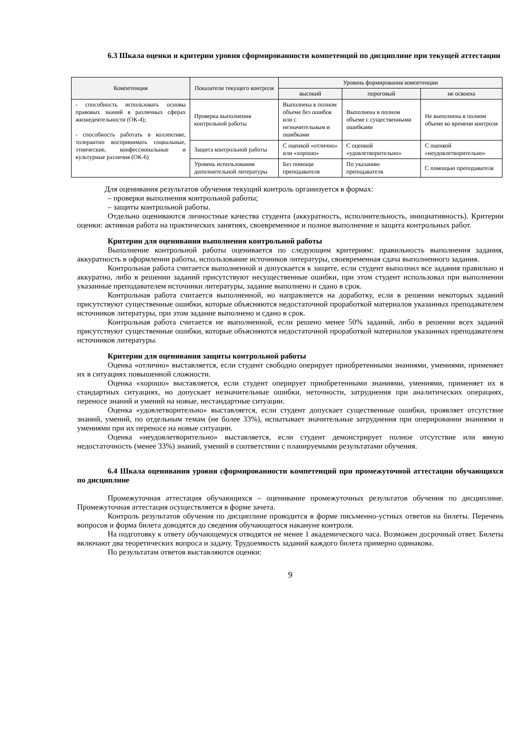6.3 Шкала оценки и критерии уровня сформированности компетенций по дисциплине при текущей аттестации
| Компетенция | Показатели текущего контроля | Уровень формирования компетенции | | |
| --- | --- | --- | --- | --- |
| | | высокий | пороговый | не освоена |
| - способность использовать основы правовых знаний в различных сферах жизнедеятельности (ОК-4); - способность работать в коллективе, толерантно воспринимать социальные, этнические, конфессиональные и культурные различия (ОК-6) | Проверка выполнения контрольной работы | Выполнена в полном объеме без ошибок или с незначительным и ошибками | Выполнена в полном объеме с существенными ошибками | Не выполнена в полном объеме ко времени контроля |
| | Защита контрольной работы | С оценкой «отлично» или «хорошо» | С оценкой «удовлетворительно» | С оценкой «неудовлетворительно» |
| | Уровень использования дополнительной литературы | Без помощи преподавателя | По указанию преподавателя | С помощью преподавателя |
Для оценивания результатов обучения текущий контроль организуется в формах:
– проверки выполнения контрольной работы;
– защиты контрольной работы.
Отдельно оцениваются личностные качества студента (аккуратность, исполнительность, инициативность). Критерии оценки: активная работа на практических занятиях, своевременное и полное выполнение и защита контрольных работ.
Критерии для оценивания выполнения контрольной работы
Выполнение контрольной работы оценивается по следующим критериям: правильность выполнения задания, аккуратность в оформлении работы, использование источников литературы, своевременная сдача выполненного задания.
Контрольная работа считается выполненной и допускается к защите, если студент выполнил все задания правильно и аккуратно, либо в решении заданий присутствуют несущественные ошибки, при этом студент использовал при выполнении указанные преподавателем источники литературы, задание выполнено и сдано в срок.
Контрольная работа считается выполненной, но направляется на доработку, если в решении некоторых заданий присутствуют существенные ошибки, которые объясняются недостаточной проработкой материалов указанных преподавателем источников литературы, при этом задание выполнено и сдано в срок.
Контрольная работа считается не выполненной, если решено менее 50% заданий, либо в решении всех заданий присутствуют существенные ошибки, которые объясняются недостаточной проработкой материалов указанных преподавателем источников литературы.
Критерии для оценивания защиты контрольной работы
Оценка «отлично» выставляется, если студент свободно оперирует приобретенными знаниями, умениями, применяет их в ситуациях повышенной сложности.
Оценка «хорошо» выставляется, если студент оперирует приобретенными знаниями, умениями, применяет их в стандартных ситуациях, но допускает незначительные ошибки, неточности, затруднения при аналитических операциях, переносе знаний и умений на новые, нестандартные ситуации.
Оценка «удовлетворительно» выставляется, если студент допускает существенные ошибки, проявляет отсутствие знаний, умений, по отдельным темам (не более 33%), испытывает значительные затруднения при оперировании знаниями и умениями при их переносе на новые ситуации.
Оценка «неудовлетворительно» выставляется, если студент демонстрирует полное отсутствие или явную недостаточность (менее 33%) знаний, умений в соответствии с планируемыми результатами обучения.
6.4 Шкала оценивания уровня сформированности компетенций при промежуточной аттестации обучающихся по дисциплине
Промежуточная аттестация обучающихся – оценивание промежуточных результатов обучения по дисциплине. Промежуточная аттестация осуществляется в форме зачета.
Контроль результатов обучения по дисциплине проводится в форме письменно-устных ответов на билеты. Перечень вопросов и форма билета доводятся до сведения обучающегося накануне контроля.
На подготовку к ответу обучающемуся отводятся не менее 1 академического часа. Возможен досрочный ответ. Билеты включают два теоретических вопроса и задачу. Трудоемкость заданий каждого билета примерно одинакова.
По результатам ответов выставляются оценки:
9